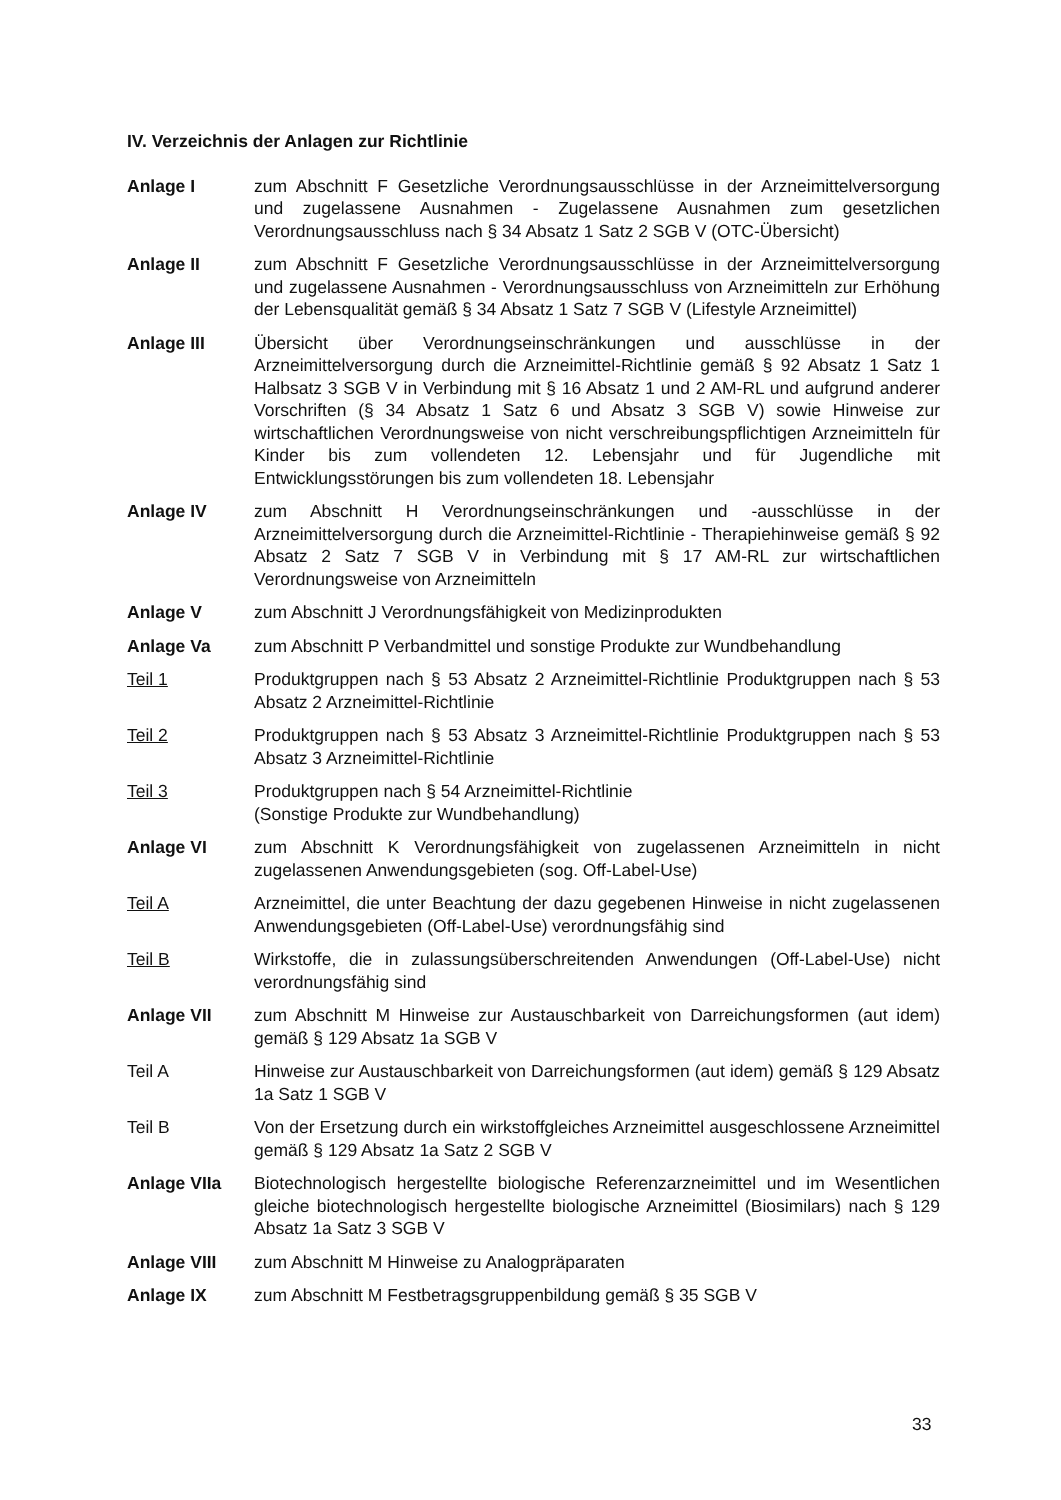IV. Verzeichnis der Anlagen zur Richtlinie
Anlage I zum Abschnitt F Gesetzliche Verordnungsausschlüsse in der Arzneimittelversorgung und zugelassene Ausnahmen - Zugelassene Ausnahmen zum gesetzlichen Verordnungsausschluss nach § 34 Absatz 1 Satz 2 SGB V (OTC-Übersicht)
Anlage II zum Abschnitt F Gesetzliche Verordnungsausschlüsse in der Arzneimittelversorgung und zugelassene Ausnahmen - Verordnungsausschluss von Arzneimitteln zur Erhöhung der Lebensqualität gemäß § 34 Absatz 1 Satz 7 SGB V (Lifestyle Arzneimittel)
Anlage III Übersicht über Verordnungseinschränkungen und ausschlüsse in der Arzneimittelversorgung durch die Arzneimittel-Richtlinie gemäß § 92 Absatz 1 Satz 1 Halbsatz 3 SGB V in Verbindung mit § 16 Absatz 1 und 2 AM-RL und aufgrund anderer Vorschriften (§ 34 Absatz 1 Satz 6 und Absatz 3 SGB V) sowie Hinweise zur wirtschaftlichen Verordnungsweise von nicht verschreibungspflichtigen Arzneimitteln für Kinder bis zum vollendeten 12. Lebensjahr und für Jugendliche mit Entwicklungsstörungen bis zum vollendeten 18. Lebensjahr
Anlage IV zum Abschnitt H Verordnungseinschränkungen und -ausschlüsse in der Arzneimittelversorgung durch die Arzneimittel-Richtlinie - Therapiehinweise gemäß § 92 Absatz 2 Satz 7 SGB V in Verbindung mit § 17 AM-RL zur wirtschaftlichen Verordnungsweise von Arzneimitteln
Anlage V zum Abschnitt J Verordnungsfähigkeit von Medizinprodukten
Anlage Va zum Abschnitt P Verbandmittel und sonstige Produkte zur Wundbehandlung
Teil 1 Produktgruppen nach § 53 Absatz 2 Arzneimittel-Richtlinie Produktgruppen nach § 53 Absatz 2 Arzneimittel-Richtlinie
Teil 2 Produktgruppen nach § 53 Absatz 3 Arzneimittel-Richtlinie Produktgruppen nach § 53 Absatz 3 Arzneimittel-Richtlinie
Teil 3 Produktgruppen nach § 54 Arzneimittel-Richtlinie
(Sonstige Produkte zur Wundbehandlung)
Anlage VI zum Abschnitt K Verordnungsfähigkeit von zugelassenen Arzneimitteln in nicht zugelassenen Anwendungsgebieten (sog. Off-Label-Use)
Teil A Arzneimittel, die unter Beachtung der dazu gegebenen Hinweise in nicht zugelassenen Anwendungsgebieten (Off-Label-Use) verordnungsfähig sind
Teil B Wirkstoffe, die in zulassungsüberschreitenden Anwendungen (Off-Label-Use) nicht verordnungsfähig sind
Anlage VII zum Abschnitt M Hinweise zur Austauschbarkeit von Darreichungsformen (aut idem) gemäß § 129 Absatz 1a SGB V
Teil A Hinweise zur Austauschbarkeit von Darreichungsformen (aut idem) gemäß § 129 Absatz 1a Satz 1 SGB V
Teil B Von der Ersetzung durch ein wirkstoffgleiches Arzneimittel ausgeschlossene Arzneimittel gemäß § 129 Absatz 1a Satz 2 SGB V
Anlage VIIa Biotechnologisch hergestellte biologische Referenzarzneimittel und im Wesentlichen gleiche biotechnologisch hergestellte biologische Arzneimittel (Biosimilars) nach § 129 Absatz 1a Satz 3 SGB V
Anlage VIII zum Abschnitt M Hinweise zu Analogpräparaten
Anlage IX zum Abschnitt M Festbetragsgruppenbildung gemäß § 35 SGB V
33